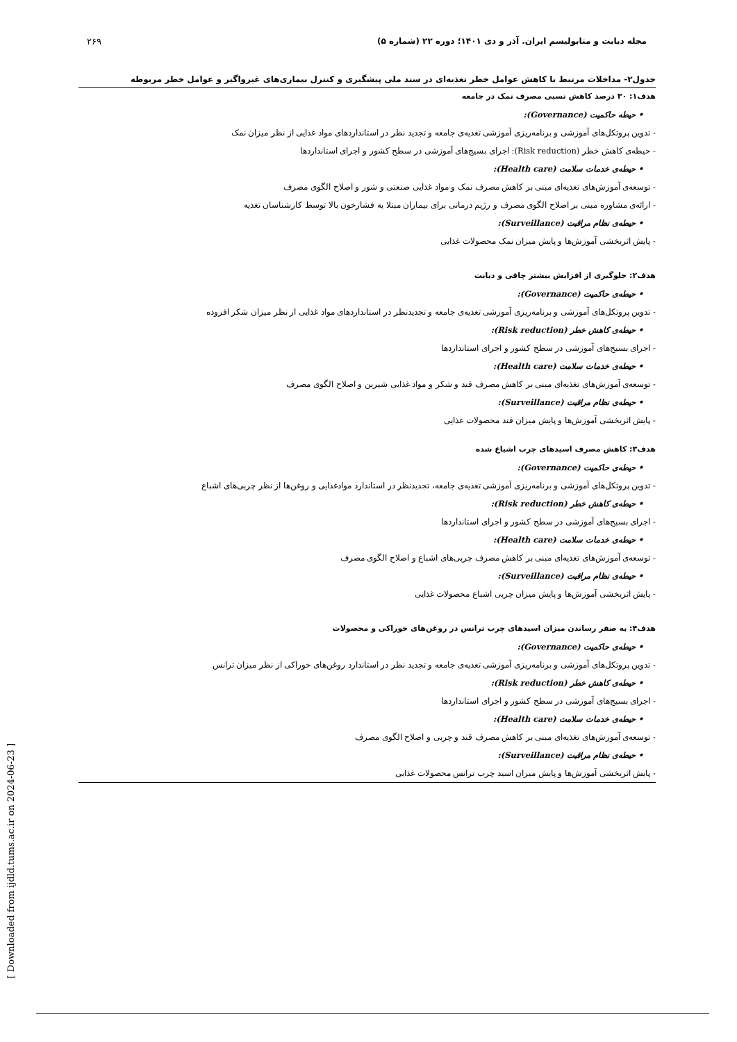مجله دیابت و متابولیسم ایران. آذر و دی ۱۴۰۱؛ دوره ۲۲ (شماره ۵) ۲۶۹
جدول۲- مداخلات مرتبط با کاهش عوامل خطر تغذیه‌ای در سند ملی پیشگیری و کنترل بیماری‌های غیرواگیر و عوامل خطر مربوطه
| هدف۱: ۳۰ درصد کاهش نسبی مصرف نمک در جامعه |
| • حیطه حاکمیت (Governance): |
| - تدوین پروتکل‌های آموزشی و برنامه‌ریزی آموزشی تغذیه‌ی جامعه و تجدید نظر در استانداردهای مواد غذایی از نظر میزان نمک |
| - حیطه‌ی کاهش خطر (Risk reduction): اجرای بسیج‌های آموزشی در سطح کشور و اجرای استانداردها |
| • حیطه‌ی خدمات سلامت (Health care): |
| - توسعه‌ی آموزش‌های تغذیه‌ای مبنی بر کاهش مصرف نمک و مواد غذایی صنعتی و شور و اصلاح الگوی مصرف |
| - ارائه‌ی مشاوره مبنی بر اصلاح الگوی مصرف و رژیم درمانی برای بیماران مبتلا به فشارخون بالا توسط کارشناسان تغذیه |
| • حیطه‌ی نظام مراقبت (Surveillance): |
| - پایش اثربخشی آموزش‌ها و پایش میزان نمک محصولات غذایی |
| هدف۲: جلوگیری از افزایش بیشتر چاقی و دیابت |
| • حیطه‌ی حاکمیت (Governance): |
| - تدوین پروتکل‌های آموزشی و برنامه‌ریزی آموزشی تغذیه‌ی جامعه و تجدیدنظر در استانداردهای مواد غذایی از نظر میزان شکر افزوده |
| • حیطه‌ی کاهش خطر (Risk reduction): |
| - اجرای بسیج‌های آموزشی در سطح کشور و اجرای استانداردها |
| • حیطه‌ی خدمات سلامت (Health care): |
| - توسعه‌ی آموزش‌های تغذیه‌ای مبنی بر کاهش مصرف قند و شکر و مواد غذایی شیرین و اصلاح الگوی مصرف |
| • حیطه‌ی نظام مراقبت (Surveillance): |
| - پایش اثربخشی آموزش‌ها و پایش میزان قند محصولات غذایی |
| هدف۳: کاهش مصرف اسیدهای چرب اشباع شده |
| • حیطه‌ی حاکمیت (Governance): |
| - تدوین پروتکل‌های آموزشی و برنامه‌ریزی آموزشی تغذیه‌ی جامعه، تجدیدنظر در استاندارد موادغذایی و روغن‌ها از نظر چربی‌های اشباع |
| • حیطه‌ی کاهش خطر (Risk reduction): |
| - اجرای بسیج‌های آموزشی در سطح کشور و اجرای استانداردها |
| • حیطه‌ی خدمات سلامت (Health care): |
| - توسعه‌ی آموزش‌های تغذیه‌ای مبنی بر کاهش مصرف چربی‌های اشباع و اصلاح الگوی مصرف |
| • حیطه‌ی نظام مراقبت (Surveillance): |
| - پایش اثربخشی آموزش‌ها و پایش میزان چربی اشباع محصولات غذایی |
| هدف۴: به صفر رساندن میزان اسیدهای چرب ترانس در روغن‌های خوراکی و محصولات |
| • حیطه‌ی حاکمیت (Governance): |
| - تدوین پروتکل‌های آموزشی و برنامه‌ریزی آموزشی تغذیه‌ی جامعه و تجدید نظر در استاندارد روغن‌های خوراکی از نظر میزان ترانس |
| • حیطه‌ی کاهش خطر (Risk reduction): |
| - اجرای بسیج‌های آموزشی در سطح کشور و اجرای استانداردها |
| • حیطه‌ی خدمات سلامت (Health care): |
| - توسعه‌ی آموزش‌های تغذیه‌ای مبنی بر کاهش مصرف قند و چربی و اصلاح الگوی مصرف |
| • حیطه‌ی نظام مراقبت (Surveillance): |
| - پایش اثربخشی آموزش‌ها و پایش میزان اسید چرب ترانس محصولات غذایی |
[ Downloaded from ijdld.tums.ac.ir on 2024-06-23 ]